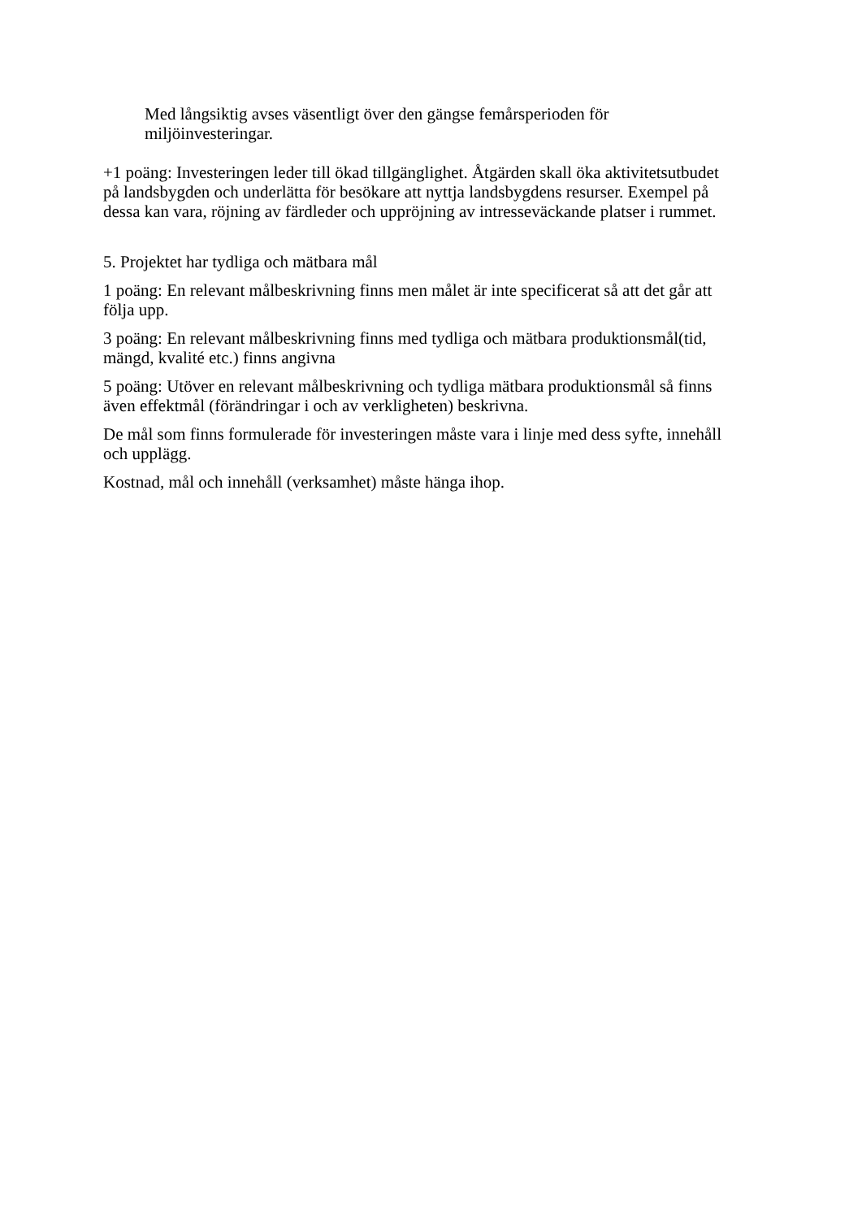Med långsiktig avses väsentligt över den gängse femårsperioden för miljöinvesteringar.
+1 poäng: Investeringen leder till ökad tillgänglighet. Åtgärden skall öka aktivitetsutbudet på landsbygden och underlätta för besökare att nyttja landsbygdens resurser. Exempel på dessa kan vara, röjning av färdleder och uppröjning av intresseväckande platser i rummet.
5. Projektet har tydliga och mätbara mål
1 poäng: En relevant målbeskrivning finns men målet är inte specificerat så att det går att följa upp.
3 poäng: En relevant målbeskrivning finns med tydliga och mätbara produktionsmål(tid, mängd, kvalité etc.) finns angivna
5 poäng: Utöver en relevant målbeskrivning och tydliga mätbara produktionsmål så finns även effektmål (förändringar i och av verkligheten) beskrivna.
De mål som finns formulerade för investeringen måste vara i linje med dess syfte, innehåll och upplägg.
Kostnad, mål och innehåll (verksamhet) måste hänga ihop.